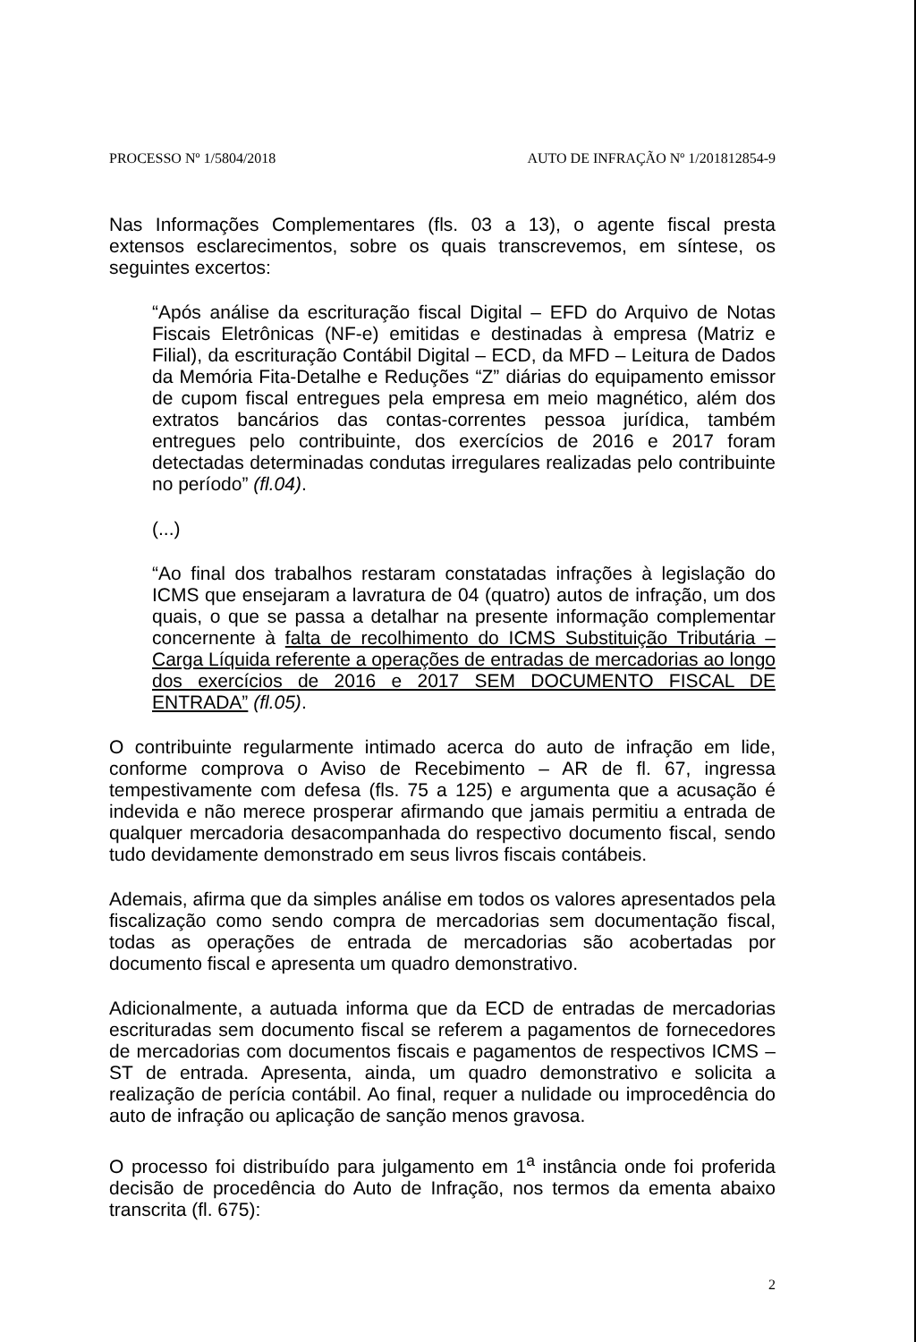PROCESSO Nº 1/5804/2018 AUTO DE INFRAÇÃO Nº 1/201812854-9
Nas Informações Complementares (fls. 03 a 13), o agente fiscal presta extensos esclarecimentos, sobre os quais transcrevemos, em síntese, os seguintes excertos:
“Após análise da escrituração fiscal Digital – EFD do Arquivo de Notas Fiscais Eletrônicas (NF-e) emitidas e destinadas à empresa (Matriz e Filial), da escrituração Contábil Digital – ECD, da MFD – Leitura de Dados da Memória Fita-Detalhe e Reduções “Z” diárias do equipamento emissor de cupom fiscal entregues pela empresa em meio magnético, além dos extratos bancários das contas-correntes pessoa jurídica, também entregues pelo contribuinte, dos exercícios de 2016 e 2017 foram detectadas determinadas condutas irregulares realizadas pelo contribuinte no período” (fl.04).
(...)
“Ao final dos trabalhos restaram constatadas infrações à legislação do ICMS que ensejaram a lavratura de 04 (quatro) autos de infração, um dos quais, o que se passa a detalhar na presente informação complementar concernente à falta de recolhimento do ICMS Substituição Tributária – Carga Líquida referente a operações de entradas de mercadorias ao longo dos exercícios de 2016 e 2017 SEM DOCUMENTO FISCAL DE ENTRADA” (fl.05).
O contribuinte regularmente intimado acerca do auto de infração em lide, conforme comprova o Aviso de Recebimento – AR de fl. 67, ingressa tempestivamente com defesa (fls. 75 a 125) e argumenta que a acusação é indevida e não merece prosperar afirmando que jamais permitiu a entrada de qualquer mercadoria desacompanhada do respectivo documento fiscal, sendo tudo devidamente demonstrado em seus livros fiscais contábeis.
Ademais, afirma que da simples análise em todos os valores apresentados pela fiscalização como sendo compra de mercadorias sem documentação fiscal, todas as operações de entrada de mercadorias são acobertadas por documento fiscal e apresenta um quadro demonstrativo.
Adicionalmente, a autuada informa que da ECD de entradas de mercadorias escrituradas sem documento fiscal se referem a pagamentos de fornecedores de mercadorias com documentos fiscais e pagamentos de respectivos ICMS – ST de entrada. Apresenta, ainda, um quadro demonstrativo e solicita a realização de perícia contábil. Ao final, requer a nulidade ou improcedência do auto de infração ou aplicação de sanção menos gravosa.
O processo foi distribuído para julgamento em 1<sup>a</sup> instância onde foi proferida decisão de procedência do Auto de Infração, nos termos da ementa abaixo transcrita (fl. 675):
2